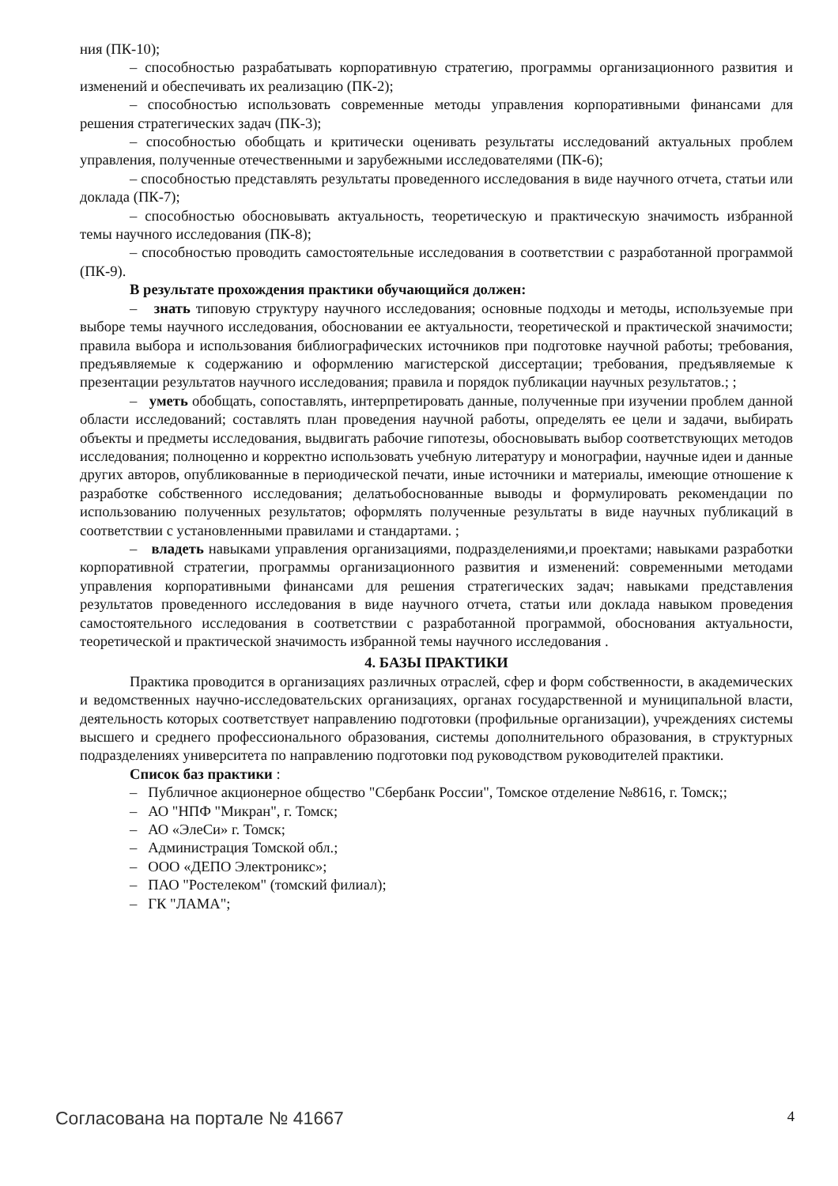ния (ПК-10);
– способностью разрабатывать корпоративную стратегию, программы организационного развития и изменений и обеспечивать их реализацию (ПК-2);
– способностью использовать современные методы управления корпоративными финансами для решения стратегических задач (ПК-3);
– способностью обобщать и критически оценивать результаты исследований актуальных проблем управления, полученные отечественными и зарубежными исследователями (ПК-6);
– способностью представлять результаты проведенного исследования в виде научного отчета, статьи или доклада (ПК-7);
– способностью обосновывать актуальность, теоретическую и практическую значимость избранной темы научного исследования (ПК-8);
– способностью проводить самостоятельные исследования в соответствии с разработанной программой (ПК-9).
В результате прохождения практики обучающийся должен:
– знать типовую структуру научного исследования; основные подходы и методы, используемые при выборе темы научного исследования, обосновании ее актуальности, теоретической и практической значимости; правила выбора и использования библиографических источников при подготовке научной работы; требования, предъявляемые к содержанию и оформлению магистерской диссертации; требования, предъявляемые к презентации результатов научного исследования; правила и порядок публикации научных результатов.; ;
– уметь обобщать, сопоставлять, интерпретировать данные, полученные при изучении проблем данной области исследований; составлять план проведения научной работы, определять ее цели и задачи, выбирать объекты и предметы исследования, выдвигать рабочие гипотезы, обосновывать выбор соответствующих методов исследования; полноценно и корректно использовать учебную литературу и монографии, научные идеи и данные других авторов, опубликованные в периодической печати, иные источники и материалы, имеющие отношение к разработке собственного исследования; делатьобоснованные выводы и формулировать рекомендации по использованию полученных результатов; оформлять полученные результаты в виде научных публикаций в соответствии с установленными правилами и стандартами. ;
– владеть навыками управления организациями, подразделениями,и проектами; навыками разработки корпоративной стратегии, программы организационного развития и изменений: современными методами управления корпоративными финансами для решения стратегических задач; навыками представления результатов проведенного исследования в виде научного отчета, статьи или доклада навыком проведения самостоятельного исследования в соответствии с разработанной программой, обоснования актуальности, теоретической и практической значимость избранной темы научного исследования .
4. БАЗЫ ПРАКТИКИ
Практика проводится в организациях различных отраслей, сфер и форм собственности, в академических и ведомственных научно-исследовательских организациях, органах государственной и муниципальной власти, деятельность которых соответствует направлению подготовки (профильные организации), учреждениях системы высшего и среднего профессионального образования, системы дополнительного образования, в структурных подразделениях университета по направлению подготовки под руководством руководителей практики.
Список баз практики :
– Публичное акционерное общество "Сбербанк России", Томское отделение №8616, г. Томск;;
– АО "НПФ "Микран", г. Томск;
– АО «ЭлеСи» г. Томск;
– Администрация Томской обл.;
– ООО «ДЕПО Электроникс»;
– ПАО "Ростелеком" (томский филиал);
– ГК "ЛАМА";
Согласована на портале № 41667 4